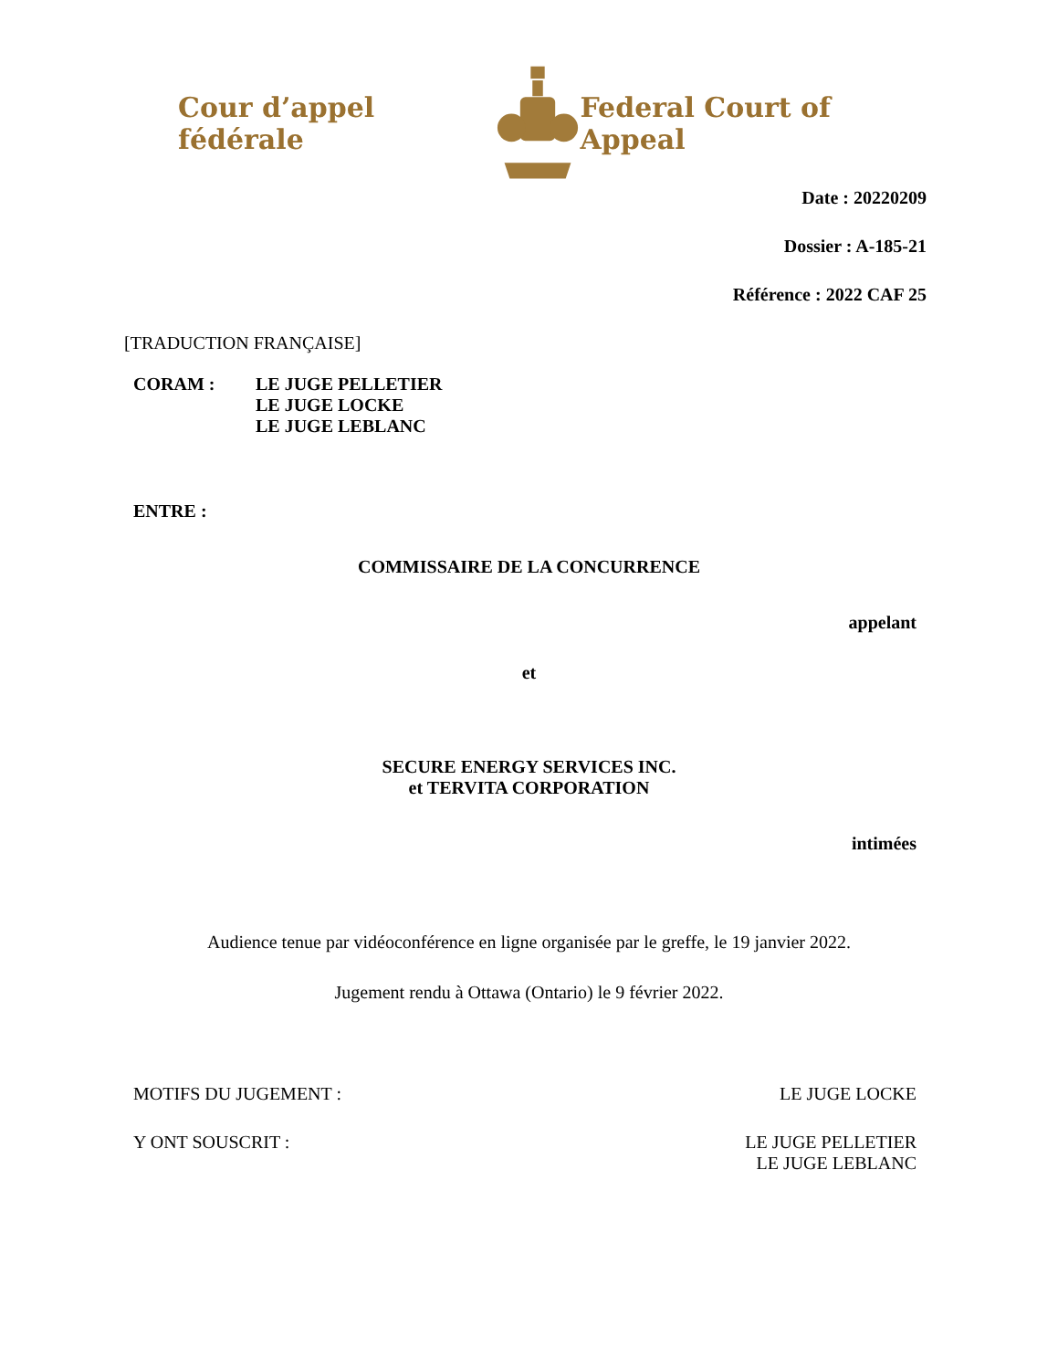Cour d’appel fédérale Federal Court of Appeal
Date : 20220209
Dossier : A-185-21
Référence : 2022 CAF 25
[TRADUCTION FRANÇAISE]
CORAM : LE JUGE PELLETIER
LE JUGE LOCKE
LE JUGE LEBLANC
ENTRE :
COMMISSAIRE DE LA CONCURRENCE
appelant
et
SECURE ENERGY SERVICES INC.
et TERVITA CORPORATION
intimées
Audience tenue par vidéoconférence en ligne organisée par le greffe, le 19 janvier 2022.
Jugement rendu à Ottawa (Ontario) le 9 février 2022.
MOTIFS DU JUGEMENT : LE JUGE LOCKE
Y ONT SOUSCRIT : LE JUGE PELLETIER
LE JUGE LEBLANC